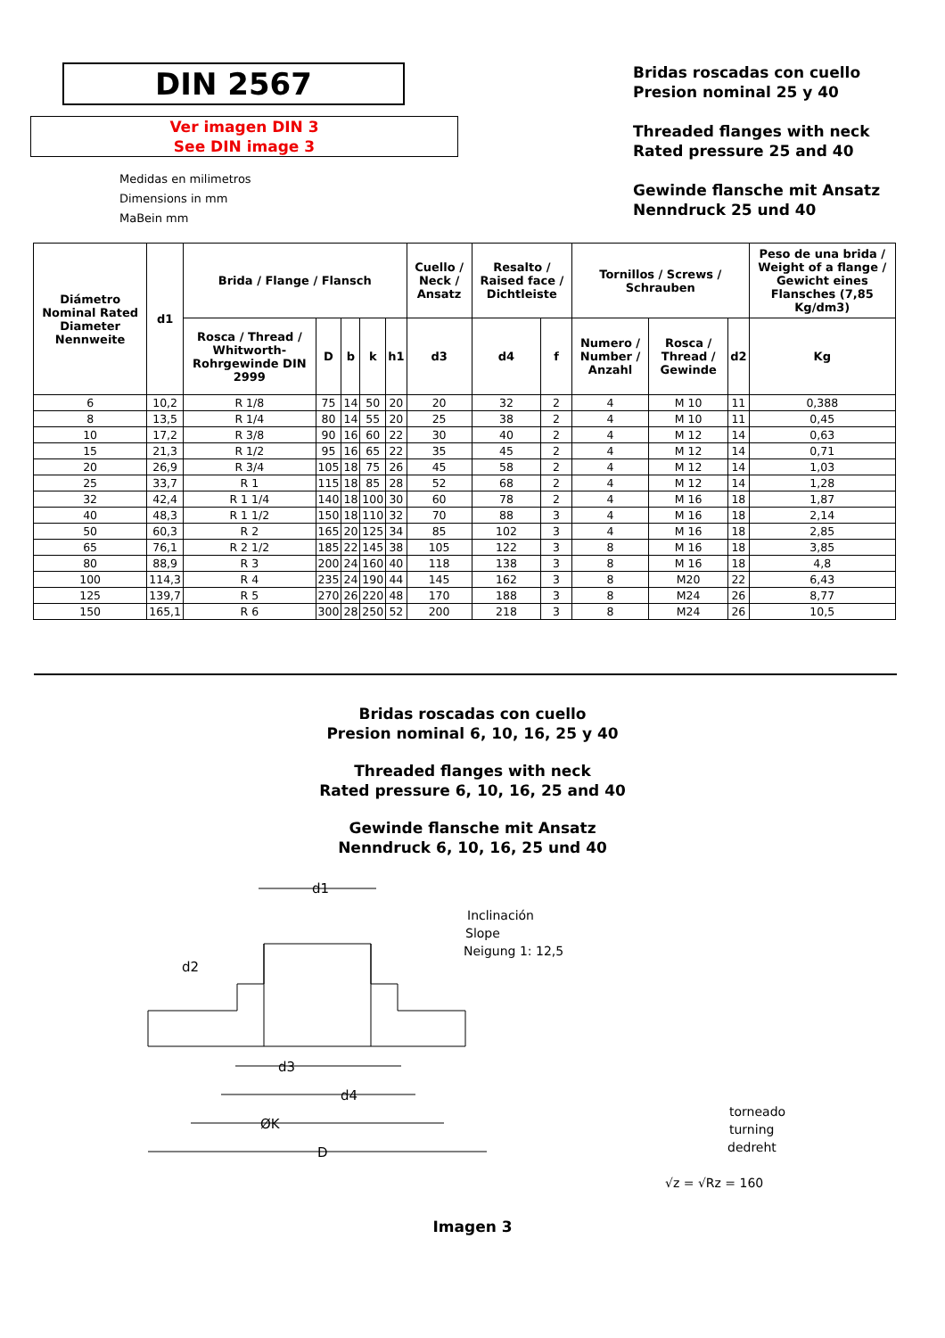DIN 2567
Ver imagen DIN 3
See DIN image 3
Medidas en milimetros
Dimensions in mm
MaBein mm
Bridas roscadas con cuello
Presion nominal 25 y 40
Threaded flanges with neck
Rated pressure 25 and 40
Gewinde flansche mit Ansatz
Nenndruck 25 und 40
| Diámetro Nominal Rated Diameter Nennweite | d1 | Brida / Flange / Flansch | | | | | Cuello / Neck / Ansatz | Resalto / Raised face / Dichtleiste | | Tornillos / Screws / Schrauben | | | Peso de una brida / Weight of a flange / Gewicht eines Flansches (7,85 Kg/dm3) |
| --- | --- | --- | --- | --- | --- | --- | --- | --- | --- | --- | --- | --- | --- |
| | | Rosca / Thread / Whitworth-Rohrgewinde DIN 2999 | D | b | k | h1 | d3 | d4 | f | Numero / Number / Anzahl | Rosca / Thread / Gewinde | d2 | Kg |
| 6 | 10,2 | R 1/8 | 75 | 14 | 50 | 20 | 20 | 32 | 2 | 4 | M 10 | 11 | 0,388 |
| 8 | 13,5 | R 1/4 | 80 | 14 | 55 | 20 | 25 | 38 | 2 | 4 | M 10 | 11 | 0,45 |
| 10 | 17,2 | R 3/8 | 90 | 16 | 60 | 22 | 30 | 40 | 2 | 4 | M 12 | 14 | 0,63 |
| 15 | 21,3 | R 1/2 | 95 | 16 | 65 | 22 | 35 | 45 | 2 | 4 | M 12 | 14 | 0,71 |
| 20 | 26,9 | R 3/4 | 105 | 18 | 75 | 26 | 45 | 58 | 2 | 4 | M 12 | 14 | 1,03 |
| 25 | 33,7 | R 1 | 115 | 18 | 85 | 28 | 52 | 68 | 2 | 4 | M 12 | 14 | 1,28 |
| 32 | 42,4 | R 1 1/4 | 140 | 18 | 100 | 30 | 60 | 78 | 2 | 4 | M 16 | 18 | 1,87 |
| 40 | 48,3 | R 1 1/2 | 150 | 18 | 110 | 32 | 70 | 88 | 3 | 4 | M 16 | 18 | 2,14 |
| 50 | 60,3 | R 2 | 165 | 20 | 125 | 34 | 85 | 102 | 3 | 4 | M 16 | 18 | 2,85 |
| 65 | 76,1 | R 2 1/2 | 185 | 22 | 145 | 38 | 105 | 122 | 3 | 8 | M 16 | 18 | 3,85 |
| 80 | 88,9 | R 3 | 200 | 24 | 160 | 40 | 118 | 138 | 3 | 8 | M 16 | 18 | 4,8 |
| 100 | 114,3 | R 4 | 235 | 24 | 190 | 44 | 145 | 162 | 3 | 8 | M20 | 22 | 6,43 |
| 125 | 139,7 | R 5 | 270 | 26 | 220 | 48 | 170 | 188 | 3 | 8 | M24 | 26 | 8,77 |
| 150 | 165,1 | R 6 | 300 | 28 | 250 | 52 | 200 | 218 | 3 | 8 | M24 | 26 | 10,5 |
Bridas roscadas con cuello
Presion nominal 6, 10, 16, 25 y 40
Threaded flanges with neck
Rated pressure 6, 10, 16, 25 and 40
Gewinde flansche mit Ansatz
Nenndruck 6, 10, 16, 25 und 40
d1
d2
d3
d4
ØK
D
Inclinación
Slope
Neigung 1: 12,5
torneado
turning
dedreht
√z = √Rz = 160
Imagen 3